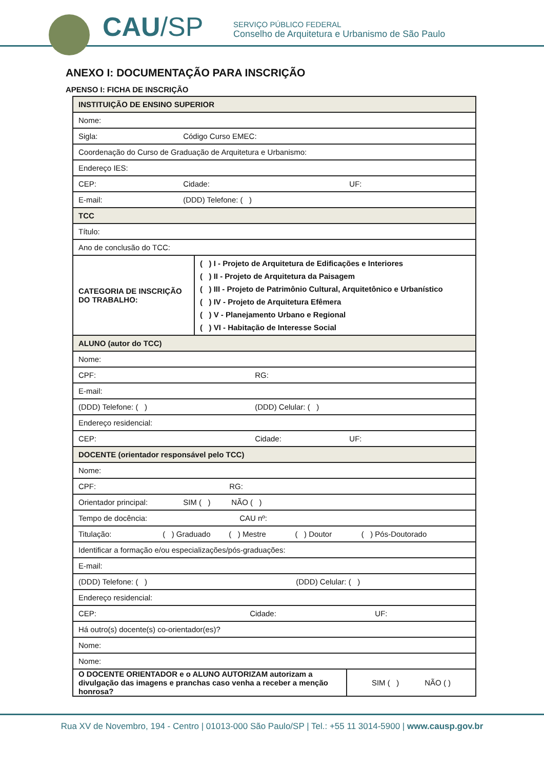CAU/SP
SERVIÇO PÚBLICO FEDERAL
Conselho de Arquitetura e Urbanismo de São Paulo
ANEXO I: DOCUMENTAÇÃO PARA INSCRIÇÃO
APENSO I: FICHA DE INSCRIÇÃO
| INSTITUIÇÃO DE ENSINO SUPERIOR | |
| Nome: | |
| Sigla: Código Curso EMEC: | |
| Coordenação do Curso de Graduação de Arquitetura e Urbanismo: | |
| Endereço IES: | |
| CEP: Cidade: UF: | |
| E-mail: (DDD) Telefone: ( ) | |
| TCC | |
| Título: | |
| Ano de conclusão do TCC: | |
| CATEGORIA DE INSCRIÇÃO DO TRABALHO: | ( ) I - Projeto de Arquitetura de Edificações e Interiores ( ) II - Projeto de Arquitetura da Paisagem ( ) III - Projeto de Patrimônio Cultural, Arquitetônico e Urbanístico ( ) IV - Projeto de Arquitetura Efêmera ( ) V - Planejamento Urbano e Regional ( ) VI - Habitação de Interesse Social |
| ALUNO (autor do TCC) | |
| Nome: | |
| CPF: RG: | |
| E-mail: | |
| (DDD) Telefone: ( ) (DDD) Celular: ( ) | |
| Endereço residencial: | |
| CEP: Cidade: UF: | |
| DOCENTE (orientador responsável pelo TCC) | |
| Nome: | |
| CPF: RG: | |
| Orientador principal: SIM ( ) NÃO ( ) | |
| Tempo de docência: CAU nº: | |
| Titulação: ( ) Graduado ( ) Mestre ( ) Doutor ( ) Pós-Doutorado | |
| Identificar a formação e/ou especializações/pós-graduações: | |
| E-mail: | |
| (DDD) Telefone: ( ) (DDD) Celular: ( ) | |
| Endereço residencial: | |
| CEP: Cidade: UF: | |
| Há outro(s) docente(s) co-orientador(es)? | |
| Nome: | |
| Nome: | |
| O DOCENTE ORIENTADOR e o ALUNO AUTORIZAM autorizam a divulgação das imagens e pranchas caso venha a receber a menção honrosa? | SIM ( ) NÃO ( ) |
Rua XV de Novembro, 194 - Centro | 01013-000 São Paulo/SP | Tel.: +55 11 3014-5900 | www.causp.gov.br